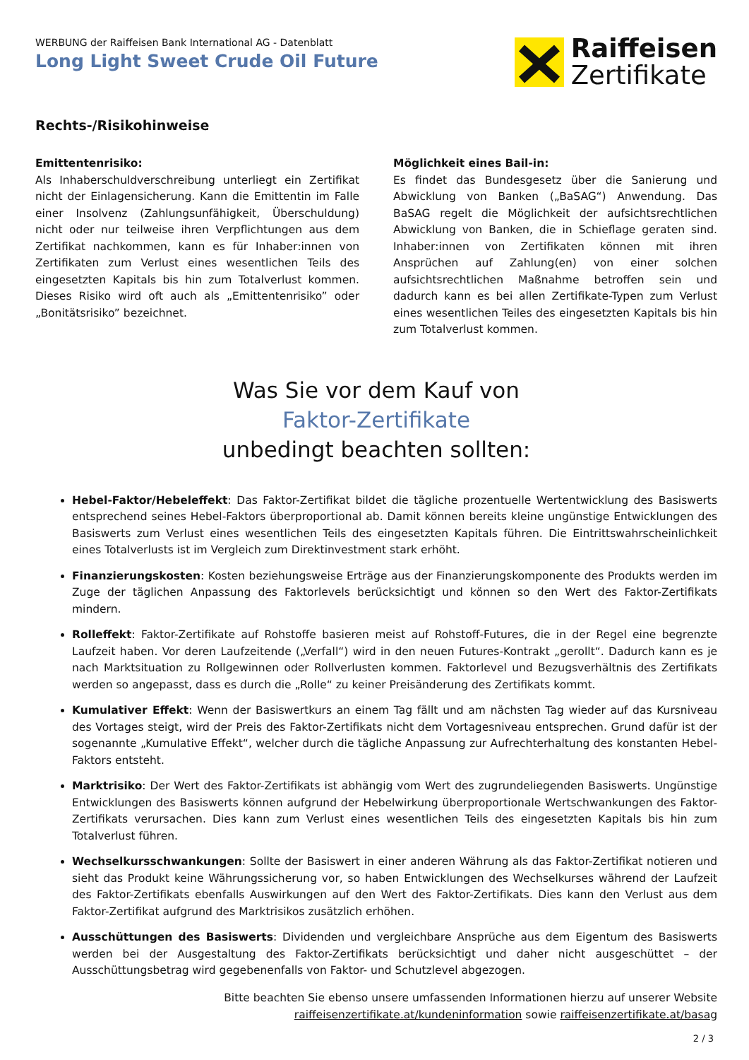WERBUNG der Raiffeisen Bank International AG - Datenblatt
Long Light Sweet Crude Oil Future
Raiffeisen
Zertifikate
Rechts-/Risikohinweise
Emittentenrisiko:
Als Inhaberschuldverschreibung unterliegt ein Zertifikat nicht der Einlagensicherung. Kann die Emittentin im Falle einer Insolvenz (Zahlungsunfähigkeit, Überschuldung) nicht oder nur teilweise ihren Verpflichtungen aus dem Zertifikat nachkommen, kann es für Inhaber:innen von Zertifikaten zum Verlust eines wesentlichen Teils des eingesetzten Kapitals bis hin zum Totalverlust kommen. Dieses Risiko wird oft auch als „Emittentenrisiko” oder „Bonitätsrisiko” bezeichnet.
Möglichkeit eines Bail-in:
Es findet das Bundesgesetz über die Sanierung und Abwicklung von Banken („BaSAG“) Anwendung. Das BaSAG regelt die Möglichkeit der aufsichtsrechtlichen Abwicklung von Banken, die in Schieflage geraten sind. Inhaber:innen von Zertifikaten können mit ihren Ansprüchen auf Zahlung(en) von einer solchen aufsichtsrechtlichen Maßnahme betroffen sein und dadurch kann es bei allen Zertifikate-Typen zum Verlust eines wesentlichen Teiles des eingesetzten Kapitals bis hin zum Totalverlust kommen.
Was Sie vor dem Kauf von
Faktor-Zertifikate
unbedingt beachten sollten:
Hebel-Faktor/Hebeleffekt: Das Faktor-Zertifikat bildet die tägliche prozentuelle Wertentwicklung des Basiswerts entsprechend seines Hebel-Faktors überproportional ab. Damit können bereits kleine ungünstige Entwicklungen des Basiswerts zum Verlust eines wesentlichen Teils des eingesetzten Kapitals führen. Die Eintrittswahrscheinlichkeit eines Totalverlusts ist im Vergleich zum Direktinvestment stark erhöht.
Finanzierungskosten: Kosten beziehungsweise Erträge aus der Finanzierungskomponente des Produkts werden im Zuge der täglichen Anpassung des Faktorlevels berücksichtigt und können so den Wert des Faktor-Zertifikats mindern.
Rolleffekt: Faktor-Zertifikate auf Rohstoffe basieren meist auf Rohstoff-Futures, die in der Regel eine begrenzte Laufzeit haben. Vor deren Laufzeitende („Verfall“) wird in den neuen Futures-Kontrakt „gerollt“. Dadurch kann es je nach Marktsituation zu Rollgewinnen oder Rollverlusten kommen. Faktorlevel und Bezugsverhältnis des Zertifikats werden so angepasst, dass es durch die „Rolle“ zu keiner Preisänderung des Zertifikats kommt.
Kumulativer Effekt: Wenn der Basiswertkurs an einem Tag fällt und am nächsten Tag wieder auf das Kursniveau des Vortages steigt, wird der Preis des Faktor-Zertifikats nicht dem Vortagesniveau entsprechen. Grund dafür ist der sogenannte „Kumulative Effekt“, welcher durch die tägliche Anpassung zur Aufrechterhaltung des konstanten Hebel-Faktors entsteht.
Marktrisiko: Der Wert des Faktor-Zertifikats ist abhängig vom Wert des zugrundeliegenden Basiswerts. Ungünstige Entwicklungen des Basiswerts können aufgrund der Hebelwirkung überproportionale Wertschwankungen des Faktor-Zertifikats verursachen. Dies kann zum Verlust eines wesentlichen Teils des eingesetzten Kapitals bis hin zum Totalverlust führen.
Wechselkursschwankungen: Sollte der Basiswert in einer anderen Währung als das Faktor-Zertifikat notieren und sieht das Produkt keine Währungssicherung vor, so haben Entwicklungen des Wechselkurses während der Laufzeit des Faktor-Zertifikats ebenfalls Auswirkungen auf den Wert des Faktor-Zertifikats. Dies kann den Verlust aus dem Faktor-Zertifikat aufgrund des Marktrisikos zusätzlich erhöhen.
Ausschüttungen des Basiswerts: Dividenden und vergleichbare Ansprüche aus dem Eigentum des Basiswerts werden bei der Ausgestaltung des Faktor-Zertifikats berücksichtigt und daher nicht ausgeschüttet – der Ausschüttungsbetrag wird gegebenenfalls von Faktor- und Schutzlevel abgezogen.
Bitte beachten Sie ebenso unsere umfassenden Informationen hierzu auf unserer Website
raiffeisenzertifikate.at/kundeninformation sowie raiffeisenzertifikate.at/basag
2 / 3